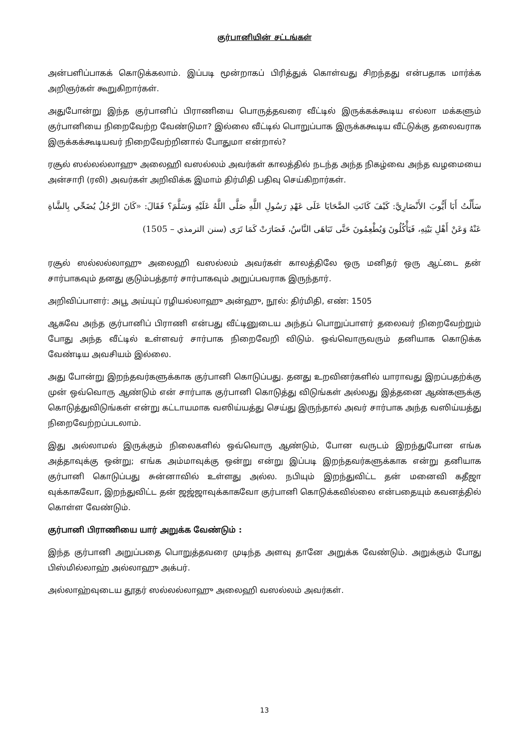குர்பானியின் சட்டங்கள்
அன்பளிப்பாகக் கொடுக்கலாம். இப்படி மூன்றாகப் பிரித்துக் கொள்வது சிறந்தது என்பதாக மார்க்க அறிஞர்கள் கூறுகிறார்கள்.
அதுபோன்று இந்த குர்பானிப் பிராணியை பொருத்தவரை வீட்டில் இருக்கக்கூடிய எல்லா மக்களும் குர்பானியை நிறைவேற்ற வேண்டுமா? இல்லை வீட்டில் பொறுப்பாக இருக்ககூடிய வீட்டுக்கு தலைவராக இருக்கக்கூடியவர் நிறைவேற்றினால் போதுமா என்றால்?
ரசூல் ஸல்லல்லாஹு அலைஹி வஸல்லம் அவர்கள் காலத்தில் நடந்த அந்த நிகழ்வை அந்த வழமையை அன்சாரி (ரலி) அவர்கள் அறிவிக்க இமாம் திர்மிதி பதிவு செய்கிறார்கள்.
سَأَلْتُ أَبَا أَيُّوبَ الأَنْصَارِيَّ: كَيْفَ كَانَتِ الضَّحَايَا عَلَى عَهْدِ رَسُولِ اللَّهِ صَلَّى اللَّهُ عَلَيْهِ وَسَلَّمَ؟ فَقَالَ: «كَانَ الرَّجُلُ يُضَحِّي بِالشَّاةِ عَنْهُ وَعَنْ أَهْلِ بَيْتِهِ، فَيَأْكُلُونَ وَيُطْعِمُونَ حَتَّى تَبَاهَى النَّاسُ، فَصَارَتْ كَمَا تَرَى (سنن الترمذي – 1505)
ரசூல் ஸல்லல்லாஹு அலைஹி வஸல்லம் அவர்கள் காலத்திலே ஒரு மனிதர் ஒரு ஆட்டை தன் சார்பாகவும் தனது குடும்பத்தார் சார்பாகவும் அறுப்பவராக இருந்தார்.
அறிவிப்பாளர்: அபூ அய்யுப் ரழியல்லாஹு அன்ஹு, நூல்: திர்மிதி, எண்: 1505
ஆகவே அந்த குர்பானிப் பிராணி என்பது வீட்டினுடைய அந்தப் பொறுப்பாளர் தலைவர் நிறைவேற்றும் போது அந்த வீட்டில் உள்ளவர் சார்பாக நிறைவேறி விடும். ஒவ்வொருவரும் தனியாக கொடுக்க வேண்டிய அவசியம் இல்லை.
அது போன்று இறந்தவர்களுக்காக குர்பானி கொடுப்பது. தனது உறவினர்களில் யாராவது இறப்பதற்க்கு முன் ஒவ்வொரு ஆண்டும் என் சார்பாக குர்பானி கொடுத்து விடுங்கள் அல்லது இத்தனை ஆண்களுக்கு கொடுத்துவிடுங்கள் என்று கட்டாயமாக வஸிய்யத்து செய்து இருந்தால் அவர் சார்பாக அந்த வஸிய்யத்து நிறைவேற்றப்படலாம்.
இது அல்லாமல் இருக்கும் நிலைகளில் ஒவ்வொரு ஆண்டும், போன வருடம் இறந்துபோன எங்க அத்தாவுக்கு ஒன்று; எங்க அம்மாவுக்கு ஒன்று என்று இப்படி இறந்தவர்களுக்காக என்று தனியாக குர்பானி கொடுப்பது சுன்னாவில் உள்ளது அல்ல. நபியும் இறந்துவிட்ட தன் மனைவி கதீஜா வுக்காகவோ, இறந்துவிட்ட தன் ஜஜ்ஜாவுக்காகவோ குர்பானி கொடுக்கவில்லை என்பதையும் கவனத்தில் கொள்ள வேண்டும்.
குர்பானி பிராணியை யார் அறுக்க வேண்டும் :
இந்த குர்பானி அறுப்பதை பொறுத்தவரை முடிந்த அளவு தானே அறுக்க வேண்டும். அறுக்கும் போது பிஸ்மில்லாஹ் அல்லாஹு அக்பர்.
அல்லாஹ்வுடைய தூதர் ஸல்லல்லாஹு அலைஹி வஸல்லம் அவர்கள்.
13